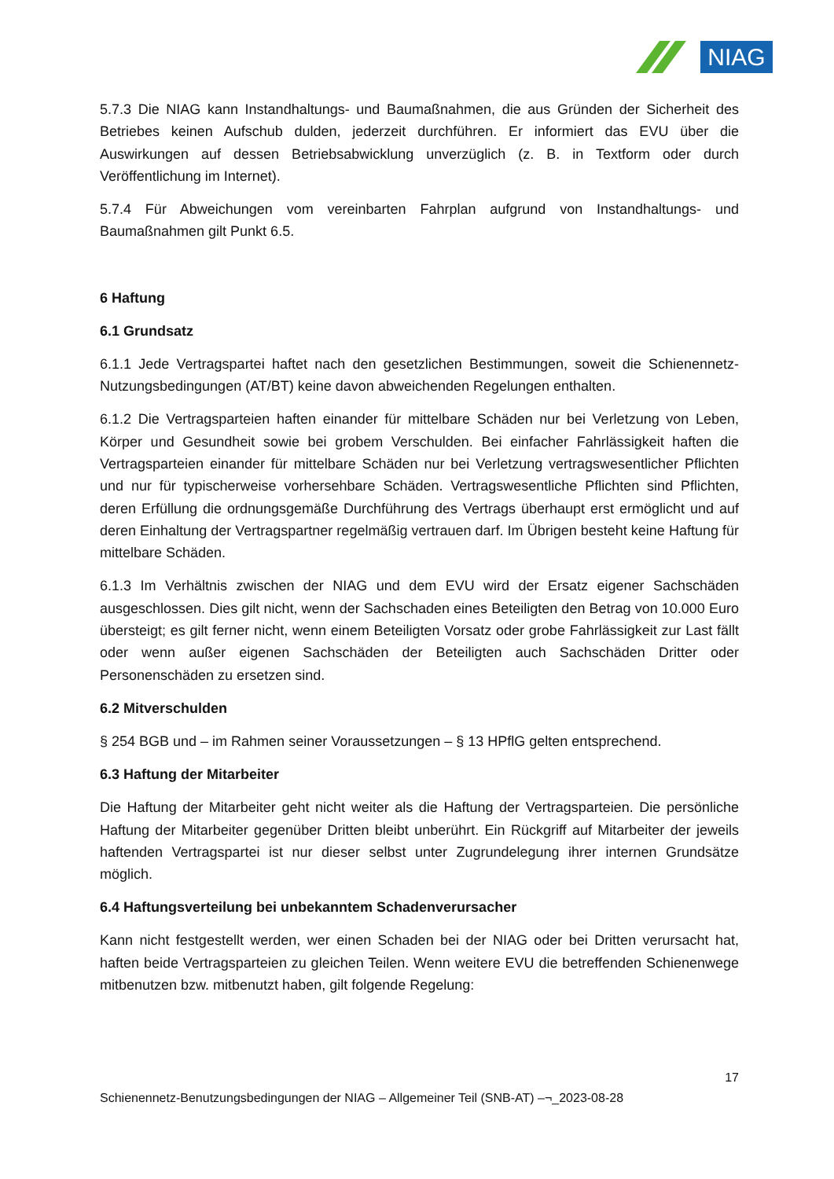NIAG
5.7.3 Die NIAG kann Instandhaltungs- und Baumaßnahmen, die aus Gründen der Sicherheit des Betriebes keinen Aufschub dulden, jederzeit durchführen. Er informiert das EVU über die Auswirkungen auf dessen Betriebsabwicklung unverzüglich (z. B. in Textform oder durch Veröffentlichung im Internet).
5.7.4 Für Abweichungen vom vereinbarten Fahrplan aufgrund von Instandhaltungs- und Baumaßnahmen gilt Punkt 6.5.
6 Haftung
6.1 Grundsatz
6.1.1 Jede Vertragspartei haftet nach den gesetzlichen Bestimmungen, soweit die Schienennetz-Nutzungsbedingungen (AT/BT) keine davon abweichenden Regelungen enthalten.
6.1.2 Die Vertragsparteien haften einander für mittelbare Schäden nur bei Verletzung von Leben, Körper und Gesundheit sowie bei grobem Verschulden. Bei einfacher Fahrlässigkeit haften die Vertragsparteien einander für mittelbare Schäden nur bei Verletzung vertragswesentlicher Pflichten und nur für typischerweise vorhersehbare Schäden. Vertragswesentliche Pflichten sind Pflichten, deren Erfüllung die ordnungsgemäße Durchführung des Vertrags überhaupt erst ermöglicht und auf deren Einhaltung der Vertragspartner regelmäßig vertrauen darf. Im Übrigen besteht keine Haftung für mittelbare Schäden.
6.1.3 Im Verhältnis zwischen der NIAG und dem EVU wird der Ersatz eigener Sachschäden ausgeschlossen. Dies gilt nicht, wenn der Sachschaden eines Beteiligten den Betrag von 10.000 Euro übersteigt; es gilt ferner nicht, wenn einem Beteiligten Vorsatz oder grobe Fahrlässigkeit zur Last fällt oder wenn außer eigenen Sachschäden der Beteiligten auch Sachschäden Dritter oder Personenschäden zu ersetzen sind.
6.2 Mitverschulden
§ 254 BGB und – im Rahmen seiner Voraussetzungen – § 13 HPflG gelten entsprechend.
6.3 Haftung der Mitarbeiter
Die Haftung der Mitarbeiter geht nicht weiter als die Haftung der Vertragsparteien. Die persönliche Haftung der Mitarbeiter gegenüber Dritten bleibt unberührt. Ein Rückgriff auf Mitarbeiter der jeweils haftenden Vertragspartei ist nur dieser selbst unter Zugrundelegung ihrer internen Grundsätze möglich.
6.4 Haftungsverteilung bei unbekanntem Schadenverursacher
Kann nicht festgestellt werden, wer einen Schaden bei der NIAG oder bei Dritten verursacht hat, haften beide Vertragsparteien zu gleichen Teilen. Wenn weitere EVU die betreffenden Schienenwege mitbenutzen bzw. mitbenutzt haben, gilt folgende Regelung:
17
Schienennetz-Benutzungsbedingungen der NIAG – Allgemeiner Teil (SNB-AT) –¬_2023-08-28